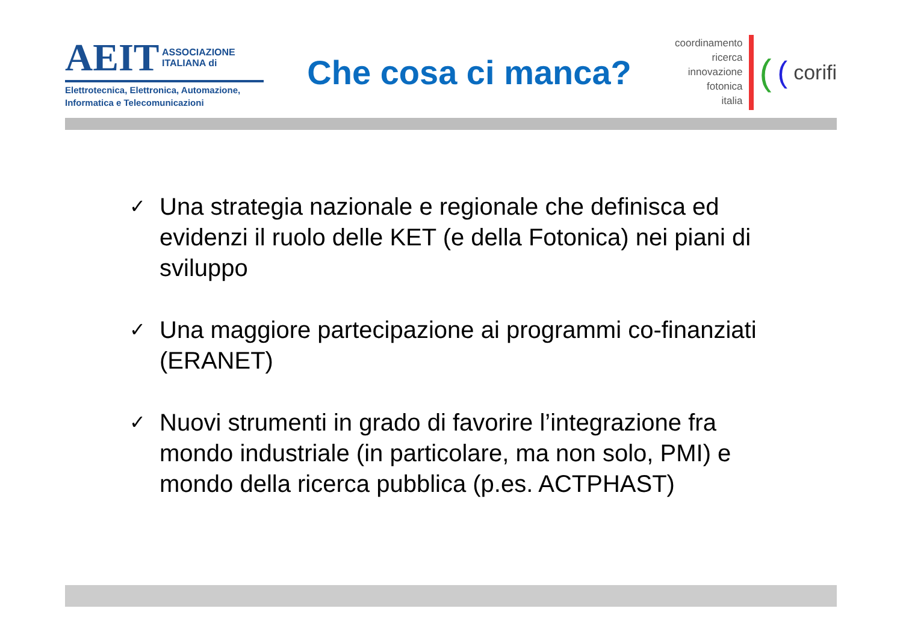AEIT ASSOCIAZIONE
ITALIANA di
Elettrotecnica, Elettronica, Automazione,
Informatica e Telecomunicazioni
Che cosa ci manca?
coordinamento
ricerca
innovazione
fotonica
italia
((corifi
✓ Una strategia nazionale e regionale che definisca ed evidenzi il ruolo delle KET (e della Fotonica) nei piani di sviluppo
✓ Una maggiore partecipazione ai programmi co-finanziati (ERANET)
✓ Nuovi strumenti in grado di favorire l’integrazione fra mondo industriale (in particolare, ma non solo, PMI) e mondo della ricerca pubblica (p.es. ACTPHAST)